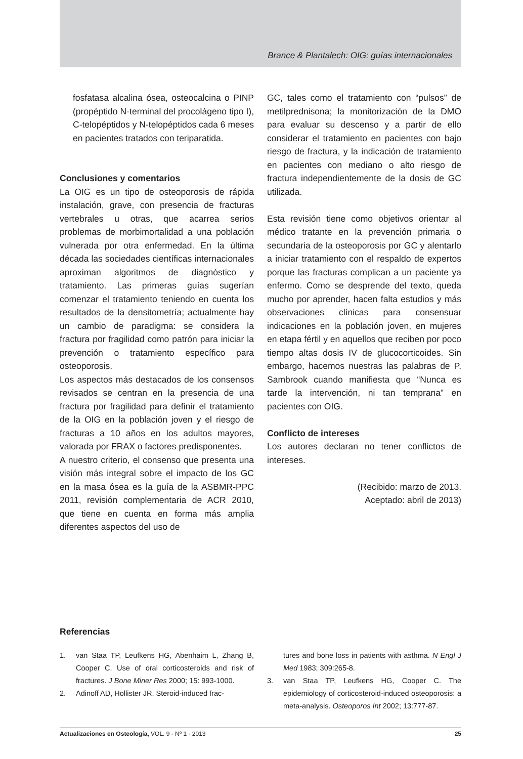Brance & Plantalech: OIG: guías internacionales
fosfatasa alcalina ósea, osteocalcina o PINP (propéptido N-terminal del procolágeno tipo I), C-telopéptidos y N-telopéptidos cada 6 meses en pacientes tratados con teriparatida.
Conclusiones y comentarios
La OIG es un tipo de osteoporosis de rápida instalación, grave, con presencia de fracturas vertebrales u otras, que acarrea serios problemas de morbimortalidad a una población vulnerada por otra enfermedad. En la última década las sociedades científicas internacionales aproximan algoritmos de diagnóstico y tratamiento. Las primeras guías sugerían comenzar el tratamiento teniendo en cuenta los resultados de la densitometría; actualmente hay un cambio de paradigma: se considera la fractura por fragilidad como patrón para iniciar la prevención o tratamiento específico para osteoporosis.
Los aspectos más destacados de los consensos revisados se centran en la presencia de una fractura por fragilidad para definir el tratamiento de la OIG en la población joven y el riesgo de fracturas a 10 años en los adultos mayores, valorada por FRAX o factores predisponentes.
A nuestro criterio, el consenso que presenta una visión más integral sobre el impacto de los GC en la masa ósea es la guía de la ASBMR-PPC 2011, revisión complementaria de ACR 2010, que tiene en cuenta en forma más amplia diferentes aspectos del uso de
GC, tales como el tratamiento con “pulsos” de metilprednisona; la monitorización de la DMO para evaluar su descenso y a partir de ello considerar el tratamiento en pacientes con bajo riesgo de fractura, y la indicación de tratamiento en pacientes con mediano o alto riesgo de fractura independientemente de la dosis de GC utilizada.
Esta revisión tiene como objetivos orientar al médico tratante en la prevención primaria o secundaria de la osteoporosis por GC y alentarlo a iniciar tratamiento con el respaldo de expertos porque las fracturas complican a un paciente ya enfermo. Como se desprende del texto, queda mucho por aprender, hacen falta estudios y más observaciones clínicas para consensuar indicaciones en la población joven, en mujeres en etapa fértil y en aquellos que reciben por poco tiempo altas dosis IV de glucocorticoides. Sin embargo, hacemos nuestras las palabras de P. Sambrook cuando manifiesta que “Nunca es tarde la intervención, ni tan temprana” en pacientes con OIG.
Conflicto de intereses
Los autores declaran no tener conflictos de intereses.
(Recibido: marzo de 2013.
Aceptado: abril de 2013)
Referencias
1. van Staa TP, Leufkens HG, Abenhaim L, Zhang B, Cooper C. Use of oral corticosteroids and risk of fractures. J Bone Miner Res 2000; 15: 993-1000.
2. Adinoff AD, Hollister JR. Steroid-induced frac-
tures and bone loss in patients with asthma. N Engl J Med 1983; 309:265-8.
3. van Staa TP, Leufkens HG, Cooper C. The epidemiology of corticosteroid-induced osteoporosis: a meta-analysis. Osteoporos Int 2002; 13:777-87.
Actualizaciones en Osteología, VOL. 9 - Nº 1 - 2013 25